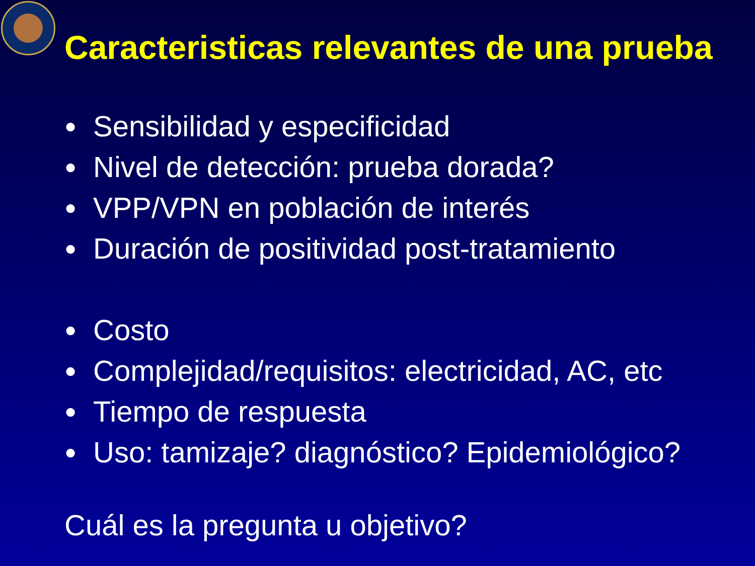Caracteristicas relevantes de una prueba
● Sensibilidad y especificidad
● Nivel de detección: prueba dorada?
● VPP/VPN en población de interés
● Duración de positividad post-tratamiento
● Costo
● Complejidad/requisitos: electricidad, AC, etc
● Tiempo de respuesta
● Uso: tamizaje? diagnóstico? Epidemiológico?
Cuál es la pregunta u objetivo?